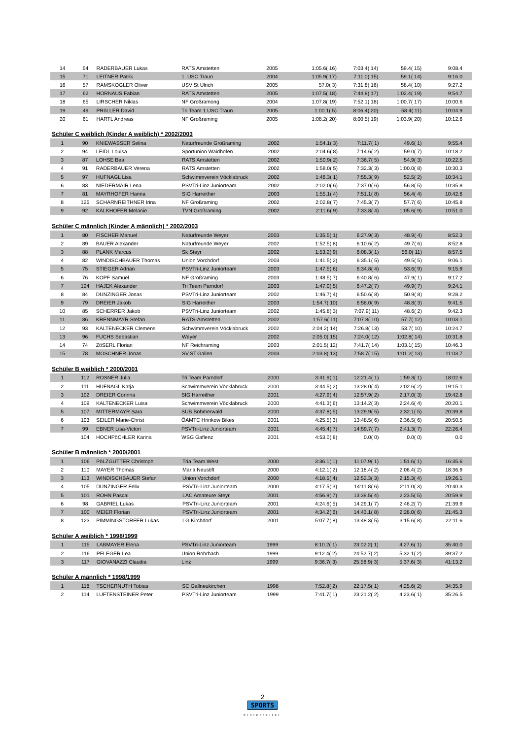| 14 | 54 | RADERBAUER Lukas | RATS Amstetten | 2005 | 1:05.6( 16) | 7:03.4( 14) | 59.4( 15) | 9:08.4 |
| 15 | 71 | LEITNER Patrik | 1. USC Traun | 2004 | 1:05.9( 17) | 7:11.0( 15) | 59.1( 14) | 9:16.0 |
| 16 | 57 | RAMSKOGLER Oliver | USV St Ulrich | 2005 | 57.0( 3) | 7:31.8( 16) | 58.4( 10) | 9:27.2 |
| 17 | 62 | HORNAUS Fabian | RATS Amstetten | 2005 | 1:07.5( 18) | 7:44.8( 17) | 1:02.4( 19) | 9:54.7 |
| 18 | 65 | LIRSCHER Niklas | NF Großramong | 2004 | 1:07.8( 19) | 7:52.1( 18) | 1:00.7( 17) | 10:00.6 |
| 19 | 49 | PRöLLER David | Tri Team 1.USC Traun | 2005 | 1:00.1( 5) | 8:06.4( 20) | 58.4( 11) | 10:04.9 |
| 20 | 61 | HARTL Andreas | NF Großraming | 2005 | 1:08.2( 20) | 8:00.5( 19) | 1:03.9( 20) | 10:12.6 |
Schüler C weiblich (Kinder A weiblich) * 2002/2003
| 1 | 90 | KNIEWASSER Selina | Naturfreunde Großraming | 2002 | 1:54.1( 3) | 7:11.7( 1) | 49.6( 1) | 9:55.4 |
| 2 | 94 | LEIDL Louisa | Sportunion Waidhofen | 2002 | 2:04.6( 8) | 7:14.6( 2) | 59.0( 7) | 10:18.2 |
| 3 | 87 | LOHSE Bea | RATS Amstetten | 2002 | 1:50.9( 2) | 7:36.7( 5) | 54.9( 3) | 10:22.5 |
| 4 | 91 | RADERBAUER Verena | RATS Amstetten | 2002 | 1:58.0( 5) | 7:32.3( 3) | 1:00.0( 8) | 10:30.3 |
| 5 | 97 | HUFNAGL Lisa | Schwimmverein Vöcklabruck | 2002 | 1:46.3( 1) | 7:55.3( 9) | 52.5( 2) | 10:34.1 |
| 6 | 83 | NIEDERMAIR Lena | PSVTri-Linz Juniorteam | 2002 | 2:02.0( 6) | 7:37.0( 6) | 56.8( 5) | 10:35.8 |
| 7 | 81 | MAYRHOFER Hanna | SIG Harreither | 2003 | 1:55.1( 4) | 7:51.1( 8) | 56.4( 4) | 10:42.6 |
| 8 | 125 | SCHARNREITHNER Irina | NF Großraming | 2002 | 2:02.8( 7) | 7:45.3( 7) | 57.7( 6) | 10:45.8 |
| 9 | 92 | KALKHOFER Melanie | TVN Großraming | 2002 | 2:11.6( 9) | 7:33.8( 4) | 1:05.6( 9) | 10:51.0 |
Schüler C männlich (Kinder A männlich) * 2002/2003
| 1 | 80 | FISCHER Manuel | Naturfreunde Weyer | 2003 | 1:35.5( 1) | 6:27.9( 3) | 48.9( 4) | 8:52.3 |
| 2 | 89 | BAUER Alexander | Naturfreunde Weyer | 2002 | 1:52.5( 8) | 6:10.6( 2) | 49.7( 6) | 8:52.8 |
| 3 | 88 | PLANK Marcus | Sk Steyr | 2002 | 1:53.2( 9) | 6:08.3( 1) | 56.0( 11) | 8:57.5 |
| 4 | 82 | WINDISCHBAUER Thomas | Union Vorchdorf | 2003 | 1:41.5( 2) | 6:35.1( 5) | 49.5( 5) | 9:06.1 |
| 5 | 75 | STIEGER Adrian | PSVTri-Linz Juniorteam | 2003 | 1:47.5( 6) | 6:34.8( 4) | 53.6( 9) | 9:15.9 |
| 6 | 76 | KOPF Samuel | NF Großraming | 2003 | 1:48.5( 7) | 6:40.8( 6) | 47.9( 1) | 9:17.2 |
| 7 | 124 | HAJEK Alexander | Tri Team Parndorf | 2003 | 1:47.0( 5) | 6:47.2( 7) | 49.9( 7) | 9:24.1 |
| 8 | 84 | DUNZINGER Jonas | PSVTri-Linz Juniorteam | 2002 | 1:46.7( 4) | 6:50.6( 8) | 50.9( 8) | 9:28.2 |
| 9 | 79 | DREIER Jakob | SIG Harreither | 2003 | 1:54.7( 10) | 6:58.0( 9) | 48.8( 3) | 9:41.5 |
| 10 | 85 | SCHERRER Jakob | PSVTri-Linz Juniorteam | 2002 | 1:45.8( 3) | 7:07.9( 11) | 48.6( 2) | 9:42.3 |
| 11 | 86 | KRENNMAYR Stefan | RATS-Amstetten | 2002 | 1:57.6( 11) | 7:07.8( 10) | 57.7( 12) | 10:03.1 |
| 12 | 93 | KALTENECKER Clemens | Schwimmverein Vöcklabruck | 2002 | 2:04.2( 14) | 7:26.8( 13) | 53.7( 10) | 10:24.7 |
| 13 | 96 | FUCHS Sebastian | Weyer | 2002 | 2:05.0( 15) | 7:24.0( 12) | 1:02.8( 14) | 10:31.8 |
| 14 | 74 | ZöSERL Florian | NF Reichraming | 2003 | 2:01.5( 12) | 7:41.7( 14) | 1:03.1( 15) | 10:46.3 |
| 15 | 78 | MOSCHNER Jonas | SV.ST.Gallen | 2003 | 2:03.8( 13) | 7:58.7( 15) | 1:01.2( 13) | 11:03.7 |
Schüler B weiblich * 2000/2001
| 1 | 112 | ROSNER Julia | Tri Team Parndorf | 2000 | 3:41.9( 1) | 12:21.4( 1) | 1:59.3( 1) | 18:02.6 |
| 2 | 111 | HUFNAGL Katja | Schwimmverein Vöcklabruck | 2000 | 3:44.5( 2) | 13:28.0( 4) | 2:02.6( 2) | 19:15.1 |
| 3 | 102 | DREIER Corinna | SIG Harreither | 2001 | 4:27.9( 4) | 12:57.9( 2) | 2:17.0( 3) | 19:42.8 |
| 4 | 109 | KALTENECKER Luisa | Schwimmverein Vöcklabruck | 2000 | 4:41.3( 6) | 13:14.2( 3) | 2:24.6( 4) | 20:20.1 |
| 5 | 107 | MITTERMAYR Sara | SUB Böhmerwald | 2000 | 4:37.8( 5) | 13:29.9( 5) | 2:32.1( 5) | 20:39.8 |
| 6 | 103 | SEILER Marie-Christ | ÖAMTC Hrinkow Bikes | 2001 | 4:25.5( 3) | 13:48.5( 6) | 2:36.5( 6) | 20:50.5 |
| 7 | 99 | EBNER Lisa-Victori | PSVTri-Linz Juniorteam | 2001 | 4:45.4( 7) | 14:59.7( 7) | 2:41.3( 7) | 22:26.4 |
| | 104 | HOCHPöCHLER Karina | WSG Gaflenz | 2001 | 4:53.0( 8) | 0.0( 0) | 0.0( 0) | 0.0 |
Schüler B männlich * 2000/2001
| 1 | 106 | PöLZGUTTER Christoph | Tria Team West | 2000 | 3:36.1( 1) | 11:07.9( 1) | 1:51.6( 1) | 16:35.6 |
| 2 | 110 | MAYER Thomas | Maria Neustift | 2000 | 4:12.1( 2) | 12:18.4( 2) | 2:06.4( 2) | 18:36.9 |
| 3 | 113 | WINDISCHBAUER Stefan | Union Vorchdorf | 2000 | 4:18.5( 4) | 12:52.3( 3) | 2:15.3( 4) | 19:26.1 |
| 4 | 105 | DUNZINGER Felix | PSVTri-Linz Juniorteam | 2000 | 4:17.5( 3) | 14:11.8( 6) | 2:11.0( 3) | 20:40.3 |
| 5 | 101 | ROHN Pascal | LAC Amateure Steyr | 2001 | 4:56.9( 7) | 13:39.5( 4) | 2:23.5( 5) | 20:59.9 |
| 6 | 98 | GABRIEL Lukas | PSVTri-Linz Juniorteam | 2001 | 4:24.6( 5) | 14:29.1( 7) | 2:46.2( 7) | 21:39.9 |
| 7 | 100 | MEIER Florian | PSVTri-Linz Juniorteam | 2001 | 4:34.2( 6) | 14:43.1( 8) | 2:28.0( 6) | 21:45.3 |
| 8 | 123 | PIMMINGSTORFER Lukas | LG Kirchdorf | 2001 | 5:07.7( 8) | 13:48.3( 5) | 3:15.6( 8) | 22:11.6 |
Schüler A weiblich * 1998/1999
| 1 | 115 | LABMAYER Elena | PSVTri-Linz Juniorteam | 1999 | 8:10.2( 1) | 23:02.2( 1) | 4:27.6( 1) | 35:40.0 |
| 2 | 116 | PFLEGER Lea | Union Rohrbach | 1999 | 9:12.4( 2) | 24:52.7( 2) | 5:32.1( 2) | 39:37.2 |
| 3 | 117 | GIOVANAZZI Claudia | Linz | 1999 | 9:36.7( 3) | 25:58.9( 3) | 5:37.6( 3) | 41:13.2 |
Schüler A männlich * 1998/1999
| 1 | 118 | TSCHERNUTH Tobias | SC Gallneukirchen | 1998 | 7:52.8( 2) | 22:17.5( 1) | 4:25.6( 2) | 34:35.9 |
| 2 | 114 | LUFTENSTEINER Peter | PSVTri-Linz Juniorteam | 1999 | 7:41.7( 1) | 23:21.2( 2) | 4:23.6( 1) | 35:26.5 |
2
SPORTS
hinterreiter